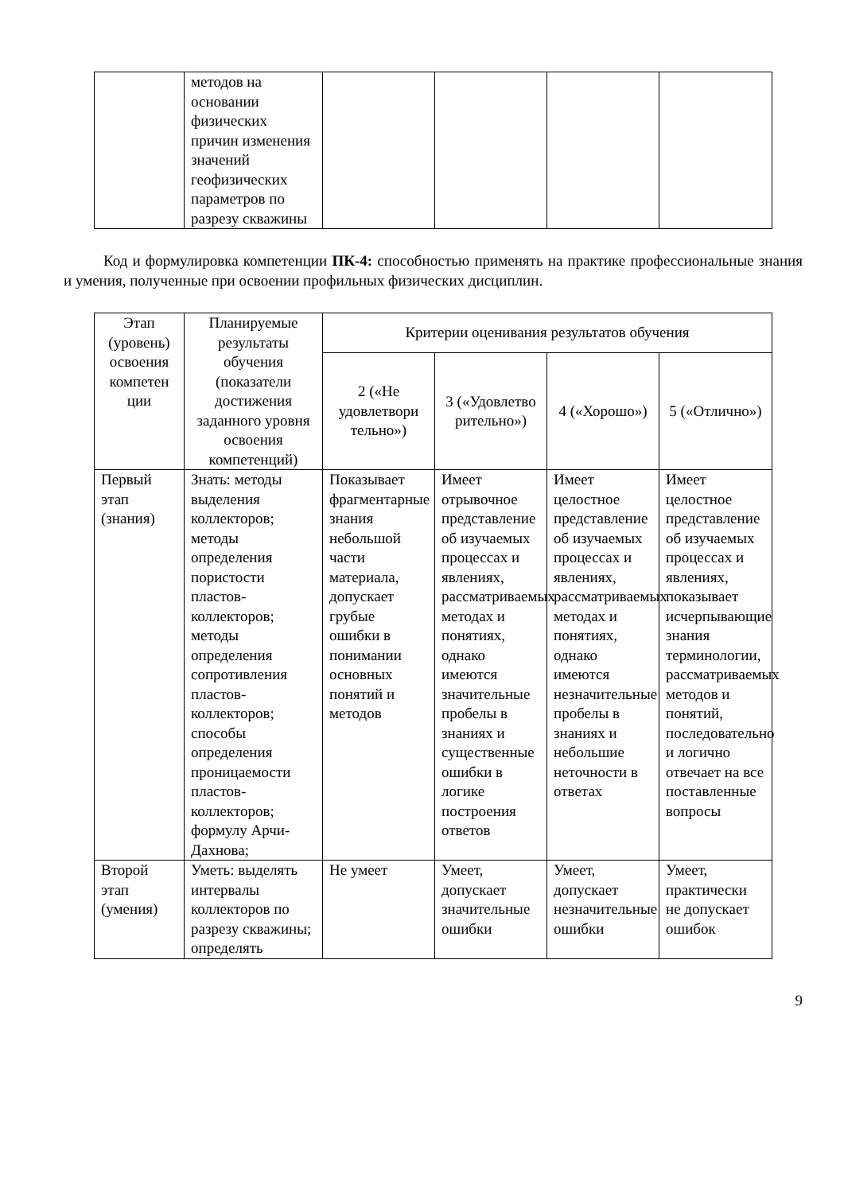| | методов на основании физических причин изменения значений геофизических параметров по разрезу скважины | | | | |
Код и формулировка компетенции ПК-4: способностью применять на практике профессиональные знания и умения, полученные при освоении профильных физических дисциплин.
| Этап (уровень) освоения компетен ции | Планируемые результаты обучения (показатели достижения заданного уровня освоения компетенций) | Критерии оценивания результатов обучения | | | |
| --- | --- | --- | --- | --- | --- |
| | | 2 («Не удовлетвори тельно») | 3 («Удовлетво рительно») | 4 («Хорошо») | 5 («Отлично») |
| Первый этап (знания) | Знать: методы выделения коллекторов; методы определения пористости пластов-коллекторов; методы определения сопротивления пластов-коллекторов; способы определения проницаемости пластов-коллекторов; формулу Арчи-Дахнова; | Показывает фрагментарные знания небольшой части материала, допускает грубые ошибки в понимании основных понятий и методов | Имеет отрывочное представление об изучаемых процессах и явлениях, рассматриваемых методах и понятиях, однако имеются значительные пробелы в знаниях и существенные ошибки в логике построения ответов | Имеет целостное представление об изучаемых процессах и явлениях, рассматриваемых методах и понятиях, однако имеются незначительные пробелы в знаниях и небольшие неточности в ответах | Имеет целостное представление об изучаемых процессах и явлениях, показывает исчерпывающие знания терминологии, рассматриваемых методов и понятий, последовательно и логично отвечает на все поставленные вопросы |
| Второй этап (умения) | Уметь: выделять интервалы коллекторов по разрезу скважины; определять | Не умеет | Умеет, допускает значительные ошибки | Умеет, допускает незначительные ошибки | Умеет, практически не допускает ошибок |
9